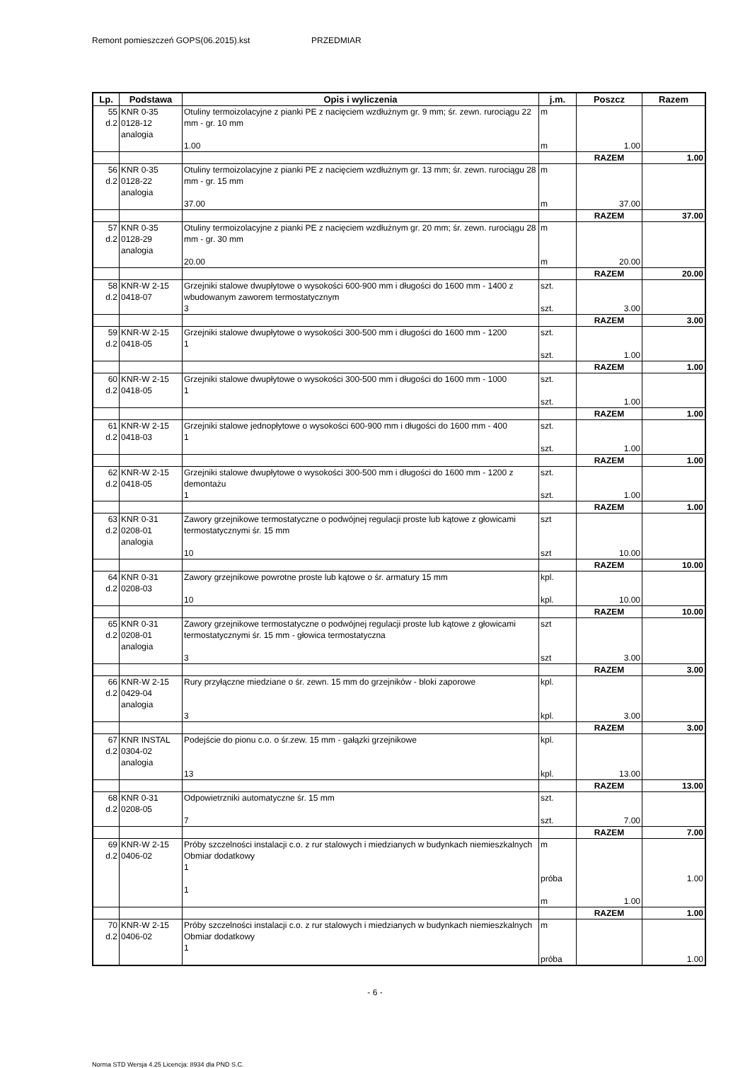Remont pomieszczeń GOPS(06.2015).kst PRZEDMIAR
| Lp. | Podstawa | Opis i wyliczenia | j.m. | Poszcz | Razem |
| --- | --- | --- | --- | --- | --- |
| 55 d.2 | KNR 0-35 0128-12 analogia | Otuliny termoizolacyjne z pianki PE z nacięciem wzdłużnym gr. 9 mm; śr. zewn. rurociągu 22 mm - gr. 10 mm 1.00 | m m | 1.00 | |
| | | | | RAZEM | 1.00 |
| 56 d.2 | KNR 0-35 0128-22 analogia | Otuliny termoizolacyjne z pianki PE z nacięciem wzdłużnym gr. 13 mm; śr. zewn. rurociągu 28 mm - gr. 15 mm 37.00 | m m | 37.00 | |
| | | | | RAZEM | 37.00 |
| 57 d.2 | KNR 0-35 0128-29 analogia | Otuliny termoizolacyjne z pianki PE z nacięciem wzdłużnym gr. 20 mm; śr. zewn. rurociągu 28 mm - gr. 30 mm 20.00 | m m | 20.00 | |
| | | | | RAZEM | 20.00 |
| 58 d.2 | KNR-W 2-15 0418-07 | Grzejniki stalowe dwupłytowe o wysokości 600-900 mm i długości do 1600 mm - 1400 z wbudowanym zaworem termostatycznym 3 | szt. szt. | 3.00 | |
| | | | | RAZEM | 3.00 |
| 59 d.2 | KNR-W 2-15 0418-05 | Grzejniki stalowe dwupłytowe o wysokości 300-500 mm i długości do 1600 mm - 1200 1 | szt. szt. | 1.00 | |
| | | | | RAZEM | 1.00 |
| 60 d.2 | KNR-W 2-15 0418-05 | Grzejniki stalowe dwupłytowe o wysokości 300-500 mm i długości do 1600 mm - 1000 1 | szt. szt. | 1.00 | |
| | | | | RAZEM | 1.00 |
| 61 d.2 | KNR-W 2-15 0418-03 | Grzejniki stalowe jednopłytowe o wysokości 600-900 mm i długości do 1600 mm - 400 1 | szt. szt. | 1.00 | |
| | | | | RAZEM | 1.00 |
| 62 d.2 | KNR-W 2-15 0418-05 | Grzejniki stalowe dwupłytowe o wysokości 300-500 mm i długości do 1600 mm - 1200 z demontażu 1 | szt. szt. | 1.00 | |
| | | | | RAZEM | 1.00 |
| 63 d.2 | KNR 0-31 0208-01 analogia | Zawory grzejnikowe termostatyczne o podwójnej regulacji proste lub kątowe z głowicami termostatycznymi śr. 15 mm 10 | szt szt | 10.00 | |
| | | | | RAZEM | 10.00 |
| 64 d.2 | KNR 0-31 0208-03 | Zawory grzejnikowe powrotne proste lub kątowe o śr. armatury 15 mm 10 | kpl. kpl. | 10.00 | |
| | | | | RAZEM | 10.00 |
| 65 d.2 | KNR 0-31 0208-01 analogia | Zawory grzejnikowe termostatyczne o podwójnej regulacji proste lub kątowe z głowicami termostatycznymi śr. 15 mm - głowica termostatyczna 3 | szt szt | 3.00 | |
| | | | | RAZEM | 3.00 |
| 66 d.2 | KNR-W 2-15 0429-04 analogia | Rury przyłączne miedziane o śr. zewn. 15 mm do grzejników - bloki zaporowe 3 | kpl. kpl. | 3.00 | |
| | | | | RAZEM | 3.00 |
| 67 d.2 | KNR INSTAL 0304-02 analogia | Podejście do pionu c.o. o śr.zew. 15 mm - gałązki grzejnikowe 13 | kpl. kpl. | 13.00 | |
| | | | | RAZEM | 13.00 |
| 68 d.2 | KNR 0-31 0208-05 | Odpowietrzniki automatyczne śr. 15 mm 7 | szt. szt. | 7.00 | |
| | | | | RAZEM | 7.00 |
| 69 d.2 | KNR-W 2-15 0406-02 | Próby szczelności instalacji c.o. z rur stalowych i miedzianych w budynkach niemieszkalnych Obmiar dodatkowy 1 1 | m próba m | 1.00 | 1.00 |
| | | | | RAZEM | 1.00 |
| 70 d.2 | KNR-W 2-15 0406-02 | Próby szczelności instalacji c.o. z rur stalowych i miedzianych w budynkach niemieszkalnych Obmiar dodatkowy 1 | m próba | | 1.00 |
- 6 -
Norma STD Wersja 4.25 Licencja: 8934 dla PND S.C.